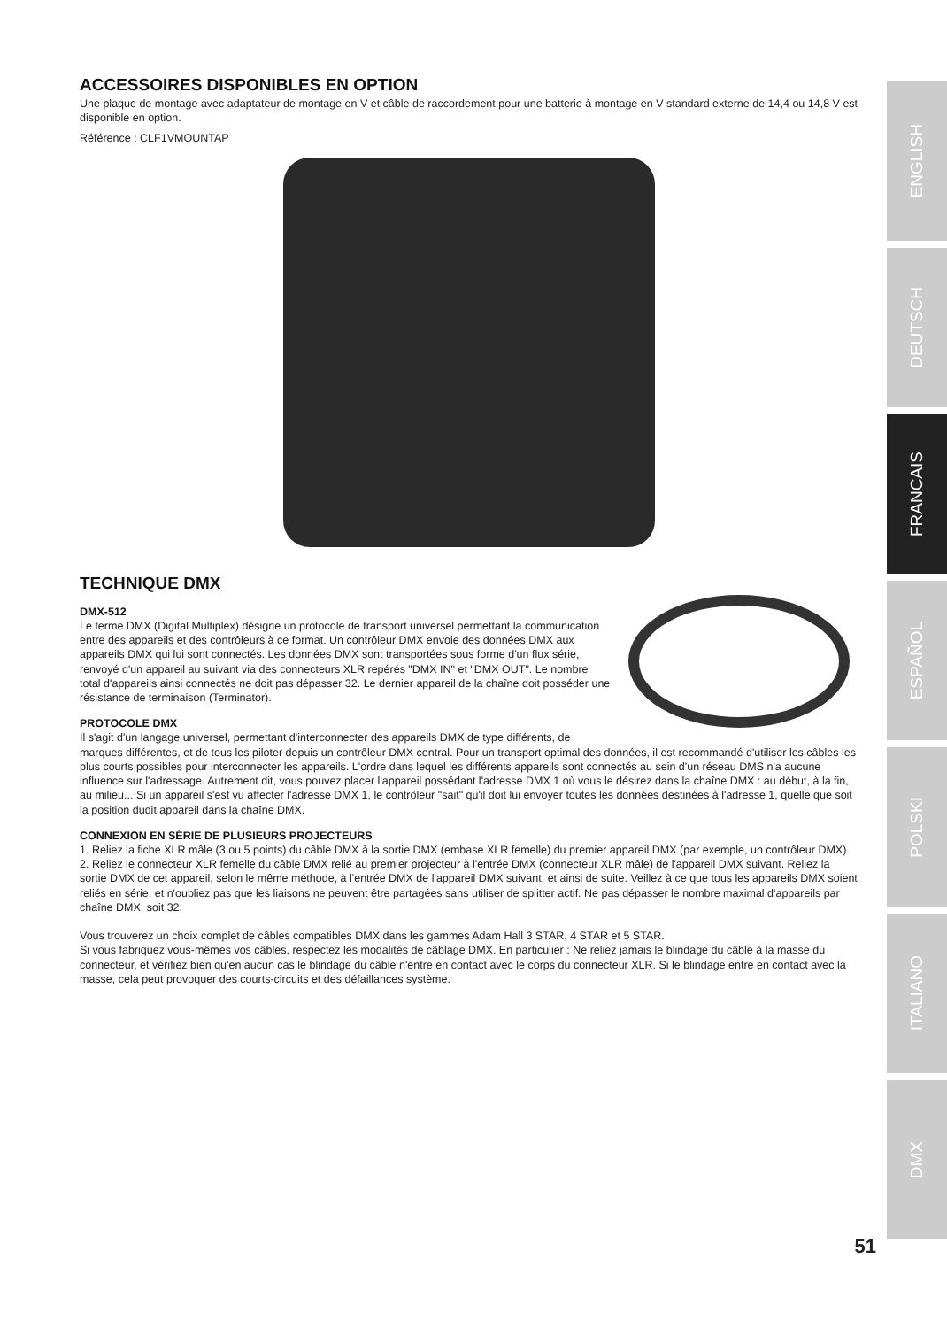ACCESSOIRES DISPONIBLES EN OPTION
Une plaque de montage avec adaptateur de montage en V et câble de raccordement pour une batterie à montage en V standard externe de 14,4 ou 14,8 V est disponible en option.
Référence : CLF1VMOUNTAP
TECHNIQUE DMX
DMX-512
Le terme DMX (Digital Multiplex) désigne un protocole de transport universel permettant la communication entre des appareils et des contrôleurs à ce format. Un contrôleur DMX envoie des données DMX aux appareils DMX qui lui sont connectés. Les données DMX sont transportées sous forme d'un flux série, renvoyé d'un appareil au suivant via des connecteurs XLR repérés "DMX IN" et "DMX OUT". Le nombre total d'appareils ainsi connectés ne doit pas dépasser 32. Le dernier appareil de la chaîne doit posséder une résistance de terminaison (Terminator).
PROTOCOLE DMX
Il s'agit d'un langage universel, permettant d'interconnecter des appareils DMX de type différents, de marques différentes, et de tous les piloter depuis un contrôleur DMX central. Pour un transport optimal des données, il est recommandé d'utiliser les câbles les plus courts possibles pour interconnecter les appareils. L'ordre dans lequel les différents appareils sont connectés au sein d'un réseau DMS n'a aucune influence sur l'adressage. Autrement dit, vous pouvez placer l'appareil possédant l'adresse DMX 1 où vous le désirez dans la chaîne DMX : au début, à la fin, au milieu... Si un appareil s'est vu affecter l'adresse DMX 1, le contrôleur "sait" qu'il doit lui envoyer toutes les données destinées à l'adresse 1, quelle que soit la position dudit appareil dans la chaîne DMX.
CONNEXION EN SÉRIE DE PLUSIEURS PROJECTEURS
1. Reliez la fiche XLR mâle (3 ou 5 points) du câble DMX à la sortie DMX (embase XLR femelle) du premier appareil DMX (par exemple, un contrôleur DMX).
2. Reliez le connecteur XLR femelle du câble DMX relié au premier projecteur à l'entrée DMX (connecteur XLR mâle) de l'appareil DMX suivant. Reliez la sortie DMX de cet appareil, selon le même méthode, à l'entrée DMX de l'appareil DMX suivant, et ainsi de suite. Veillez à ce que tous les appareils DMX soient reliés en série, et n'oubliez pas que les liaisons ne peuvent être partagées sans utiliser de splitter actif. Ne pas dépasser le nombre maximal d'appareils par chaîne DMX, soit 32.
Vous trouverez un choix complet de câbles compatibles DMX dans les gammes Adam Hall 3 STAR, 4 STAR et 5 STAR.
Si vous fabriquez vous-mêmes vos câbles, respectez les modalités de câblage DMX. En particulier : Ne reliez jamais le blindage du câble à la masse du connecteur, et vérifiez bien qu'en aucun cas le blindage du câble n'entre en contact avec le corps du connecteur XLR. Si le blindage entre en contact avec la masse, cela peut provoquer des courts-circuits et des défaillances système.
ENGLISH
DEUTSCH
FRANCAIS
ESPAÑOL
POLSKI
ITALIANO
DMX
51